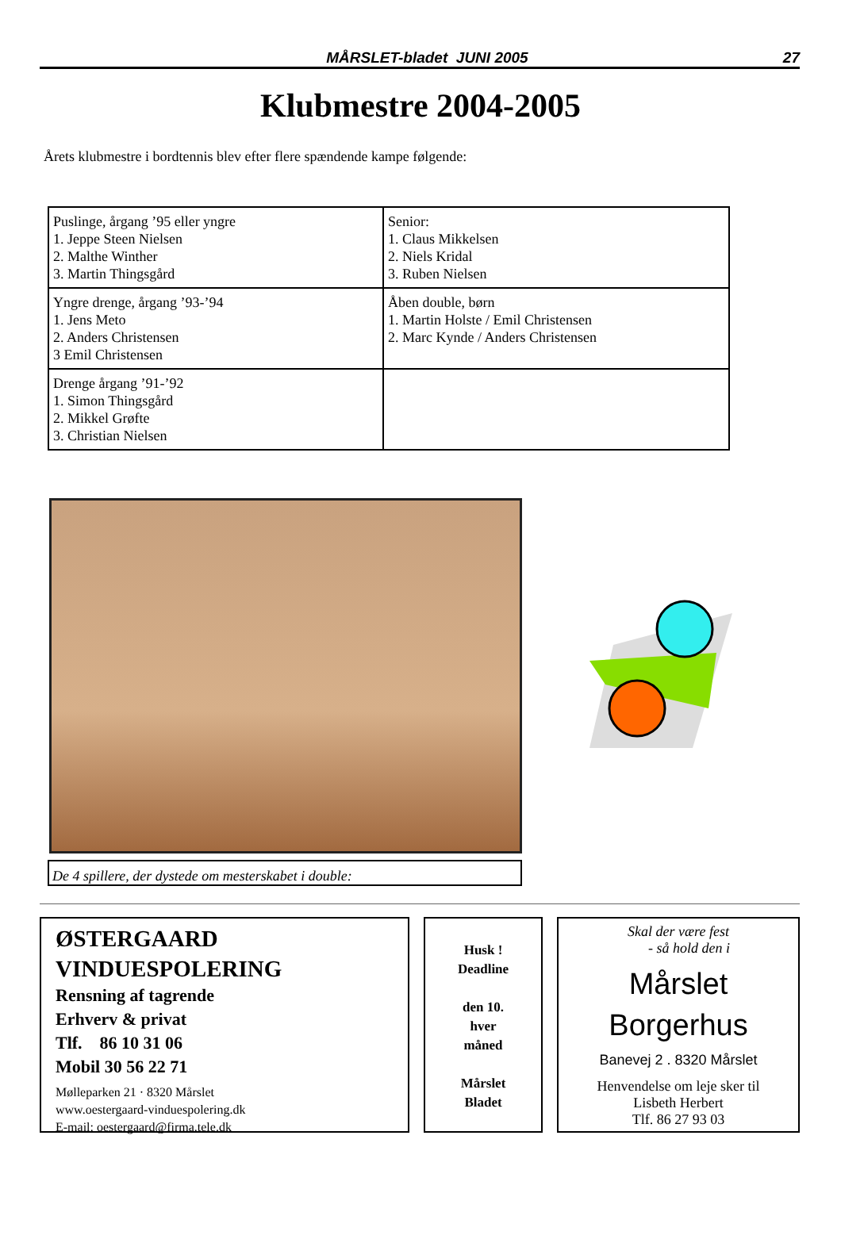MÅRSLET-bladet JUNI 2005 27
Klubmestre 2004-2005
Årets klubmestre i bordtennis blev efter flere spændende kampe følgende:
| Puslinge, årgang ’95 eller yngre 1. Jeppe Steen Nielsen 2. Malthe Winther 3. Martin Thingsgård | Senior: 1. Claus Mikkelsen 2. Niels Kridal 3. Ruben Nielsen |
| Yngre drenge, årgang ’93-’94 1. Jens Meto 2. Anders Christensen 3 Emil Christensen | Åben double, børn 1. Martin Holste / Emil Christensen 2. Marc Kynde / Anders Christensen |
| Drenge årgang ’91-’92 1. Simon Thingsgård 2. Mikkel Grøfte 3. Christian Nielsen | |
De 4 spillere, der dystede om mesterskabet i double:
ØSTERGAARD
VINDUESPOLERING
Rensning af tagrende
Erhverv & privat
Tlf. 86 10 31 06
Mobil 30 56 22 71
Mølleparken 21 · 8320 Mårslet
www.oestergaard-vinduespolering.dk
E-mail: oestergaard@firma.tele.dk
Husk !
Deadline
den 10.
hver
måned
Mårslet
Bladet
Skal der være fest
- så hold den i
Mårslet
Borgerhus
Banevej 2 . 8320 Mårslet
Henvendelse om leje sker til
Lisbeth Herbert
Tlf. 86 27 93 03